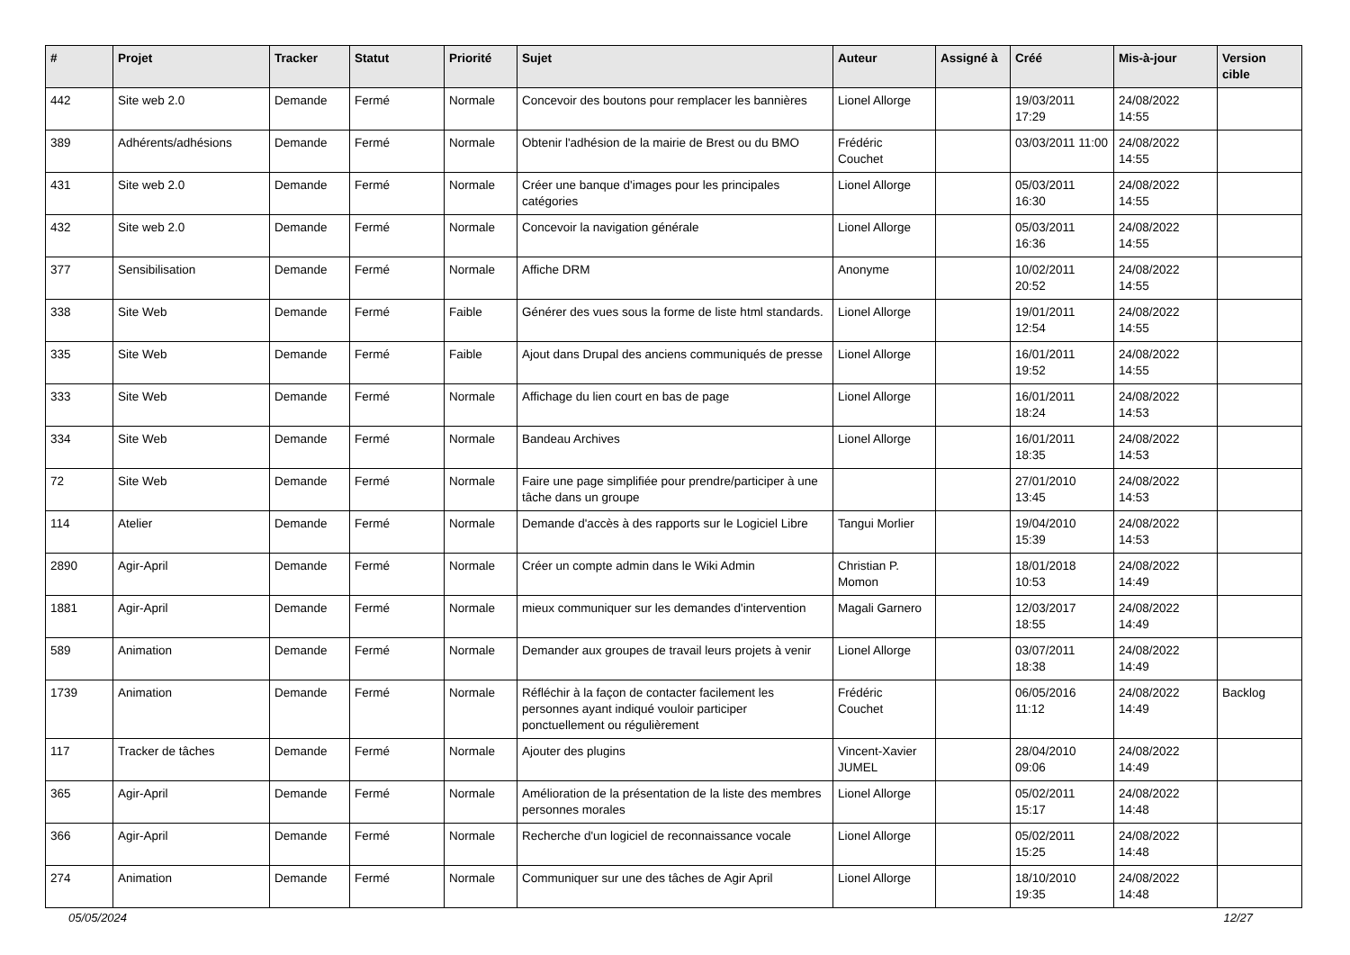| # | Projet | Tracker | Statut | Priorité | Sujet | Auteur | Assigné à | Créé | Mis-à-jour | Version cible |
| --- | --- | --- | --- | --- | --- | --- | --- | --- | --- | --- |
| 442 | Site web 2.0 | Demande | Fermé | Normale | Concevoir des boutons pour remplacer les bannières | Lionel Allorge | | 19/03/2011 17:29 | 24/08/2022 14:55 | |
| 389 | Adhérents/adhésions | Demande | Fermé | Normale | Obtenir l'adhésion de la mairie de Brest ou du BMO | Frédéric Couchet | | 03/03/2011 11:00 | 24/08/2022 14:55 | |
| 431 | Site web 2.0 | Demande | Fermé | Normale | Créer une banque d'images pour les principales catégories | Lionel Allorge | | 05/03/2011 16:30 | 24/08/2022 14:55 | |
| 432 | Site web 2.0 | Demande | Fermé | Normale | Concevoir la navigation générale | Lionel Allorge | | 05/03/2011 16:36 | 24/08/2022 14:55 | |
| 377 | Sensibilisation | Demande | Fermé | Normale | Affiche DRM | Anonyme | | 10/02/2011 20:52 | 24/08/2022 14:55 | |
| 338 | Site Web | Demande | Fermé | Faible | Générer des vues sous la forme de liste html standards. | Lionel Allorge | | 19/01/2011 12:54 | 24/08/2022 14:55 | |
| 335 | Site Web | Demande | Fermé | Faible | Ajout dans Drupal des anciens communiqués de presse | Lionel Allorge | | 16/01/2011 19:52 | 24/08/2022 14:55 | |
| 333 | Site Web | Demande | Fermé | Normale | Affichage du lien court en bas de page | Lionel Allorge | | 16/01/2011 18:24 | 24/08/2022 14:53 | |
| 334 | Site Web | Demande | Fermé | Normale | Bandeau Archives | Lionel Allorge | | 16/01/2011 18:35 | 24/08/2022 14:53 | |
| 72 | Site Web | Demande | Fermé | Normale | Faire une page simplifiée pour prendre/participer à une tâche dans un groupe | | | 27/01/2010 13:45 | 24/08/2022 14:53 | |
| 114 | Atelier | Demande | Fermé | Normale | Demande d'accès à des rapports sur le Logiciel Libre | Tangui Morlier | | 19/04/2010 15:39 | 24/08/2022 14:53 | |
| 2890 | Agir-April | Demande | Fermé | Normale | Créer un compte admin dans le Wiki Admin | Christian P. Momon | | 18/01/2018 10:53 | 24/08/2022 14:49 | |
| 1881 | Agir-April | Demande | Fermé | Normale | mieux communiquer sur les demandes d'intervention | Magali Garnero | | 12/03/2017 18:55 | 24/08/2022 14:49 | |
| 589 | Animation | Demande | Fermé | Normale | Demander aux groupes de travail leurs projets à venir | Lionel Allorge | | 03/07/2011 18:38 | 24/08/2022 14:49 | |
| 1739 | Animation | Demande | Fermé | Normale | Réfléchir à la façon de contacter facilement les personnes ayant indiqué vouloir participer ponctuellement ou régulièrement | Frédéric Couchet | | 06/05/2016 11:12 | 24/08/2022 14:49 | Backlog |
| 117 | Tracker de tâches | Demande | Fermé | Normale | Ajouter des plugins | Vincent-Xavier JUMEL | | 28/04/2010 09:06 | 24/08/2022 14:49 | |
| 365 | Agir-April | Demande | Fermé | Normale | Amélioration de la présentation de la liste des membres personnes morales | Lionel Allorge | | 05/02/2011 15:17 | 24/08/2022 14:48 | |
| 366 | Agir-April | Demande | Fermé | Normale | Recherche d'un logiciel de reconnaissance vocale | Lionel Allorge | | 05/02/2011 15:25 | 24/08/2022 14:48 | |
| 274 | Animation | Demande | Fermé | Normale | Communiquer sur une des tâches de Agir April | Lionel Allorge | | 18/10/2010 19:35 | 24/08/2022 14:48 | |
05/05/2024 12/27